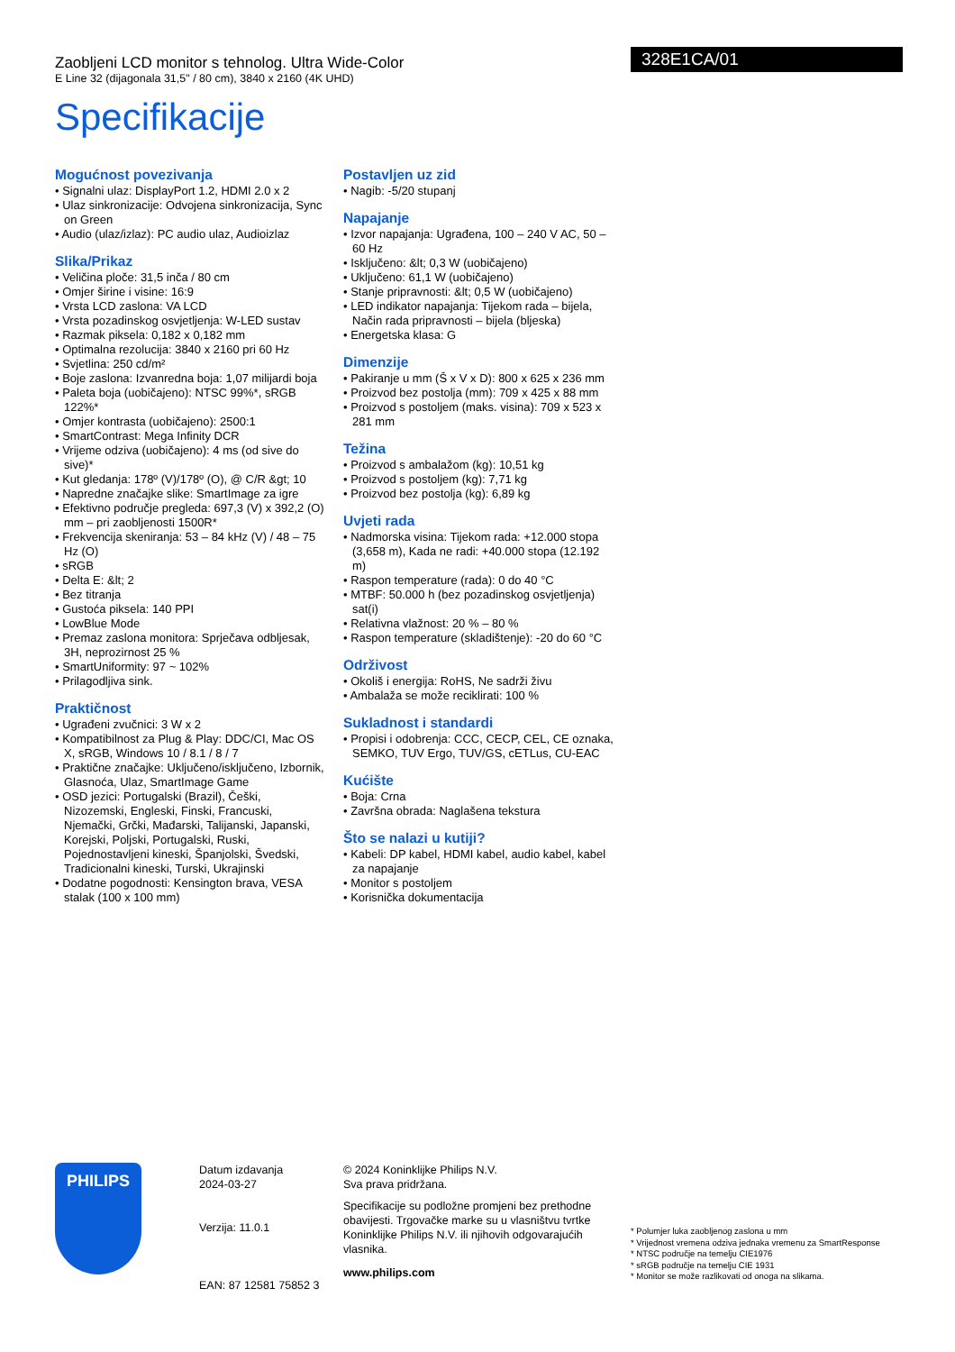Zaobljeni LCD monitor s tehnolog. Ultra Wide-Color
E Line 32 (dijagonala 31,5" / 80 cm), 3840 x 2160 (4K UHD)
Specifikacije
328E1CA/01
Mogućnost povezivanja
• Signalni ulaz: DisplayPort 1.2, HDMI 2.0 x 2
• Ulaz sinkronizacije: Odvojena sinkronizacija, Sync on Green
• Audio (ulaz/izlaz): PC audio ulaz, Audioizlaz
Slika/Prikaz
• Veličina ploče: 31,5 inča / 80 cm
• Omjer širine i visine: 16:9
• Vrsta LCD zaslona: VA LCD
• Vrsta pozadinskog osvjetljenja: W-LED sustav
• Razmak piksela: 0,182 x 0,182 mm
• Optimalna rezolucija: 3840 x 2160 pri 60 Hz
• Svjetlina: 250 cd/m²
• Boje zaslona: Izvanredna boja: 1,07 milijardi boja
• Paleta boja (uobičajeno): NTSC 99%*, sRGB 122%*
• Omjer kontrasta (uobičajeno): 2500:1
• SmartContrast: Mega Infinity DCR
• Vrijeme odziva (uobičajeno): 4 ms (od sive do sive)*
• Kut gledanja: 178º (V)/178º (O), @ C/R &gt; 10
• Napredne značajke slike: SmartImage za igre
• Efektivno područje pregleda: 697,3 (V) x 392,2 (O) mm – pri zaobljenosti 1500R*
• Frekvencija skeniranja: 53 – 84 kHz (V) / 48 – 75 Hz (O)
• sRGB
• Delta E: &lt; 2
• Bez titranja
• Gustoća piksela: 140 PPI
• LowBlue Mode
• Premaz zaslona monitora: Sprječava odbljesak, 3H, neprozirnost 25 %
• SmartUniformity: 97 ~ 102%
• Prilagodljiva sink.
Praktičnost
• Ugrađeni zvučnici: 3 W x 2
• Kompatibilnost za Plug & Play: DDC/CI, Mac OS X, sRGB, Windows 10 / 8.1 / 8 / 7
• Praktične značajke: Uključeno/isključeno, Izbornik, Glasnoća, Ulaz, SmartImage Game
• OSD jezici: Portugalski (Brazil), Češki, Nizozemski, Engleski, Finski, Francuski, Njemački, Grčki, Mađarski, Talijanski, Japanski, Korejski, Poljski, Portugalski, Ruski, Pojednostavljeni kineski, Španjolski, Švedski, Tradicionalni kineski, Turski, Ukrajinski
• Dodatne pogodnosti: Kensington brava, VESA stalak (100 x 100 mm)
Postavljen uz zid
• Nagib: -5/20 stupanj
Napajanje
• Izvor napajanja: Ugrađena, 100 – 240 V AC, 50 – 60 Hz
• Isključeno: &lt; 0,3 W (uobičajeno)
• Uključeno: 61,1 W (uobičajeno)
• Stanje pripravnosti: &lt; 0,5 W (uobičajeno)
• LED indikator napajanja: Tijekom rada – bijela, Način rada pripravnosti – bijela (bljeska)
• Energetska klasa: G
Dimenzije
• Pakiranje u mm (Š x V x D): 800 x 625 x 236 mm
• Proizvod bez postolja (mm): 709 x 425 x 88 mm
• Proizvod s postoljem (maks. visina): 709 x 523 x 281 mm
Težina
• Proizvod s ambalažom (kg): 10,51 kg
• Proizvod s postoljem (kg): 7,71 kg
• Proizvod bez postolja (kg): 6,89 kg
Uvjeti rada
• Nadmorska visina: Tijekom rada: +12.000 stopa (3,658 m), Kada ne radi: +40.000 stopa (12.192 m)
• Raspon temperature (rada): 0 do 40 °C
• MTBF: 50.000 h (bez pozadinskog osvjetljenja) sat(i)
• Relativna vlažnost: 20 % – 80 %
• Raspon temperature (skladištenje): -20 do 60 °C
Održivost
• Okoliš i energija: RoHS, Ne sadrži živu
• Ambalaža se može reciklirati: 100 %
Sukladnost i standardi
• Propisi i odobrenja: CCC, CECP, CEL, CE oznaka, SEMKO, TUV Ergo, TUV/GS, cETLus, CU-EAC
Kućište
• Boja: Crna
• Završna obrada: Naglašena tekstura
Što se nalazi u kutiji?
• Kabeli: DP kabel, HDMI kabel, audio kabel, kabel za napajanje
• Monitor s postoljem
• Korisnička dokumentacija
PHILIPS
Datum izdavanja
2024-03-27
Verzija: 11.0.1
EAN: 87 12581 75852 3
© 2024 Koninklijke Philips N.V.
Sva prava pridržana.
Specifikacije su podložne promjeni bez prethodne obavijesti. Trgovačke marke su u vlasništvu tvrtke Koninklijke Philips N.V. ili njihovih odgovarajućih vlasnika.
www.philips.com
* Polumjer luka zaobljenog zaslona u mm
* Vrijednost vremena odziva jednaka vremenu za SmartResponse
* NTSC područje na temelju CIE1976
* sRGB područje na temelju CIE 1931
* Monitor se može razlikovati od onoga na slikama.